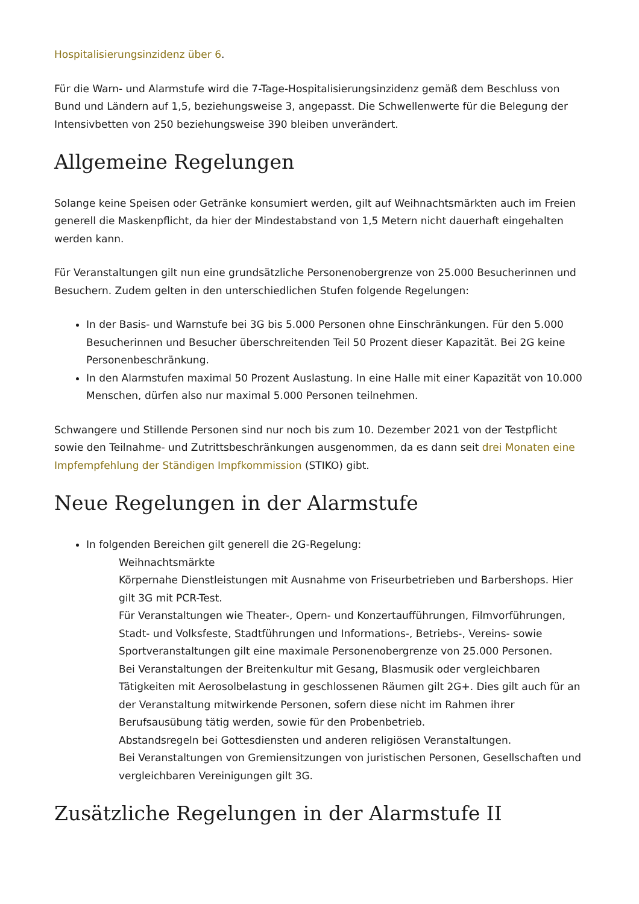Hospitalisierungsinzidenz über 6.
Für die Warn- und Alarmstufe wird die 7-Tage-Hospitalisierungsinzidenz gemäß dem Beschluss von Bund und Ländern auf 1,5, beziehungsweise 3, angepasst. Die Schwellenwerte für die Belegung der Intensivbetten von 250 beziehungsweise 390 bleiben unverändert.
Allgemeine Regelungen
Solange keine Speisen oder Getränke konsumiert werden, gilt auf Weihnachtsmärkten auch im Freien generell die Maskenpflicht, da hier der Mindestabstand von 1,5 Metern nicht dauerhaft eingehalten werden kann.
Für Veranstaltungen gilt nun eine grundsätzliche Personenobergrenze von 25.000 Besucherinnen und Besuchern. Zudem gelten in den unterschiedlichen Stufen folgende Regelungen:
In der Basis- und Warnstufe bei 3G bis 5.000 Personen ohne Einschränkungen. Für den 5.000 Besucherinnen und Besucher überschreitenden Teil 50 Prozent dieser Kapazität. Bei 2G keine Personenbeschränkung.
In den Alarmstufen maximal 50 Prozent Auslastung. In eine Halle mit einer Kapazität von 10.000 Menschen, dürfen also nur maximal 5.000 Personen teilnehmen.
Schwangere und Stillende Personen sind nur noch bis zum 10. Dezember 2021 von der Testpflicht sowie den Teilnahme- und Zutrittsbeschränkungen ausgenommen, da es dann seit drei Monaten eine Impfempfehlung der Ständigen Impfkommission (STIKO) gibt.
Neue Regelungen in der Alarmstufe
In folgenden Bereichen gilt generell die 2G-Regelung:
Weihnachtsmärkte
Körpernahe Dienstleistungen mit Ausnahme von Friseurbetrieben und Barbershops. Hier gilt 3G mit PCR-Test.
Für Veranstaltungen wie Theater-, Opern- und Konzertaufführungen, Filmvorführungen, Stadt- und Volksfeste, Stadtführungen und Informations-, Betriebs-, Vereins- sowie Sportveranstaltungen gilt eine maximale Personenobergrenze von 25.000 Personen.
Bei Veranstaltungen der Breitenkultur mit Gesang, Blasmusik oder vergleichbaren Tätigkeiten mit Aerosolbelastung in geschlossenen Räumen gilt 2G+. Dies gilt auch für an der Veranstaltung mitwirkende Personen, sofern diese nicht im Rahmen ihrer Berufsausübung tätig werden, sowie für den Probenbetrieb.
Abstandsregeln bei Gottesdiensten und anderen religiösen Veranstaltungen.
Bei Veranstaltungen von Gremiensitzungen von juristischen Personen, Gesellschaften und vergleichbaren Vereinigungen gilt 3G.
Zusätzliche Regelungen in der Alarmstufe II